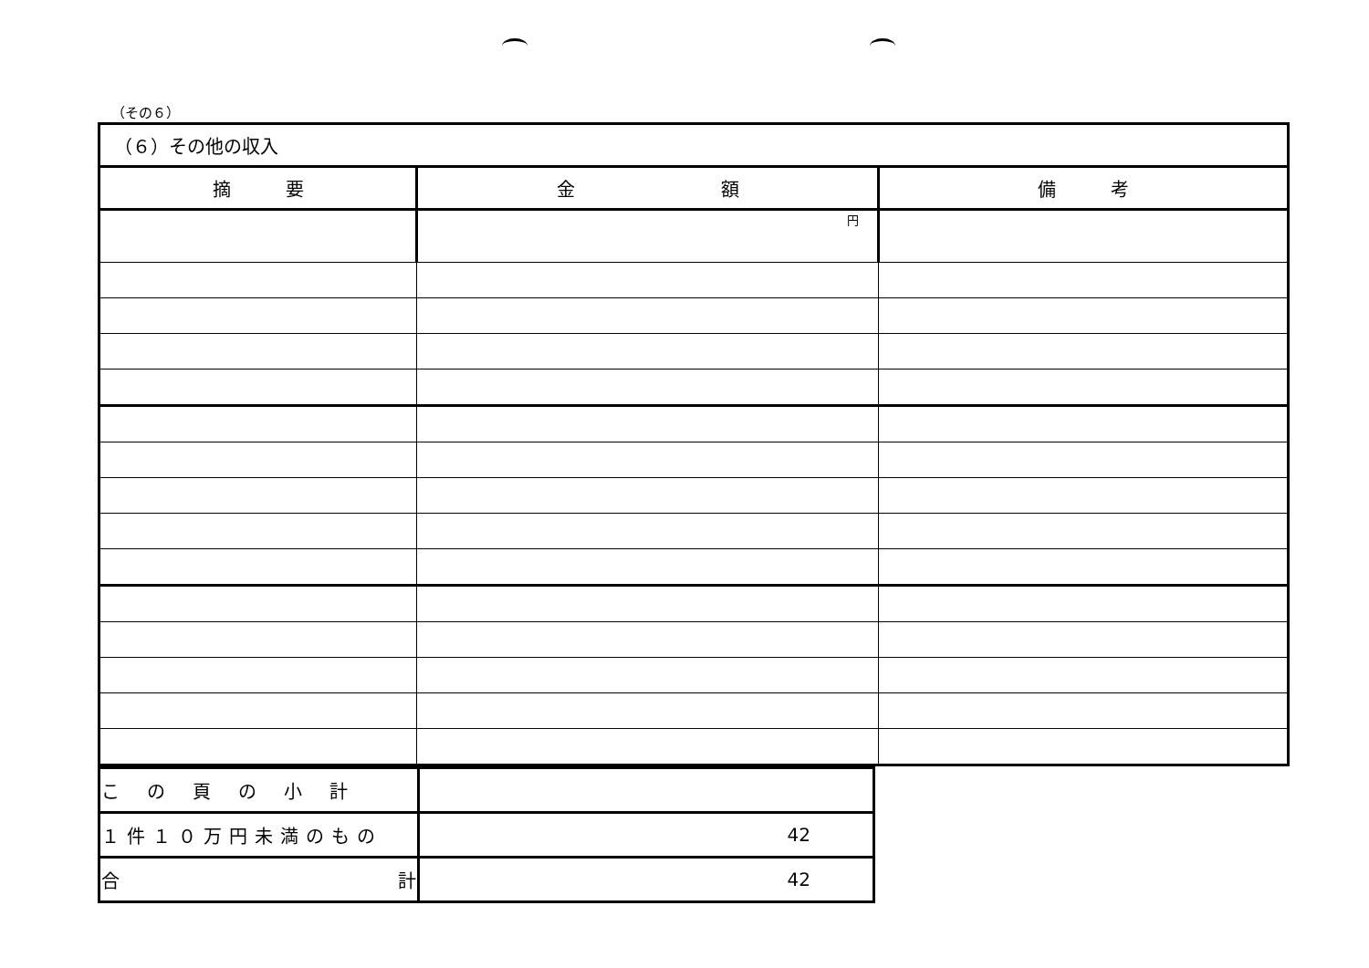（その６）
| （６）その他の収入 | | |
| 摘 要 | 金 額 | 備 考 |
| | 円 | |
| この頁の小計 | |
| １件１０万円未満のもの | 42 |
| 合 計 | 42 |